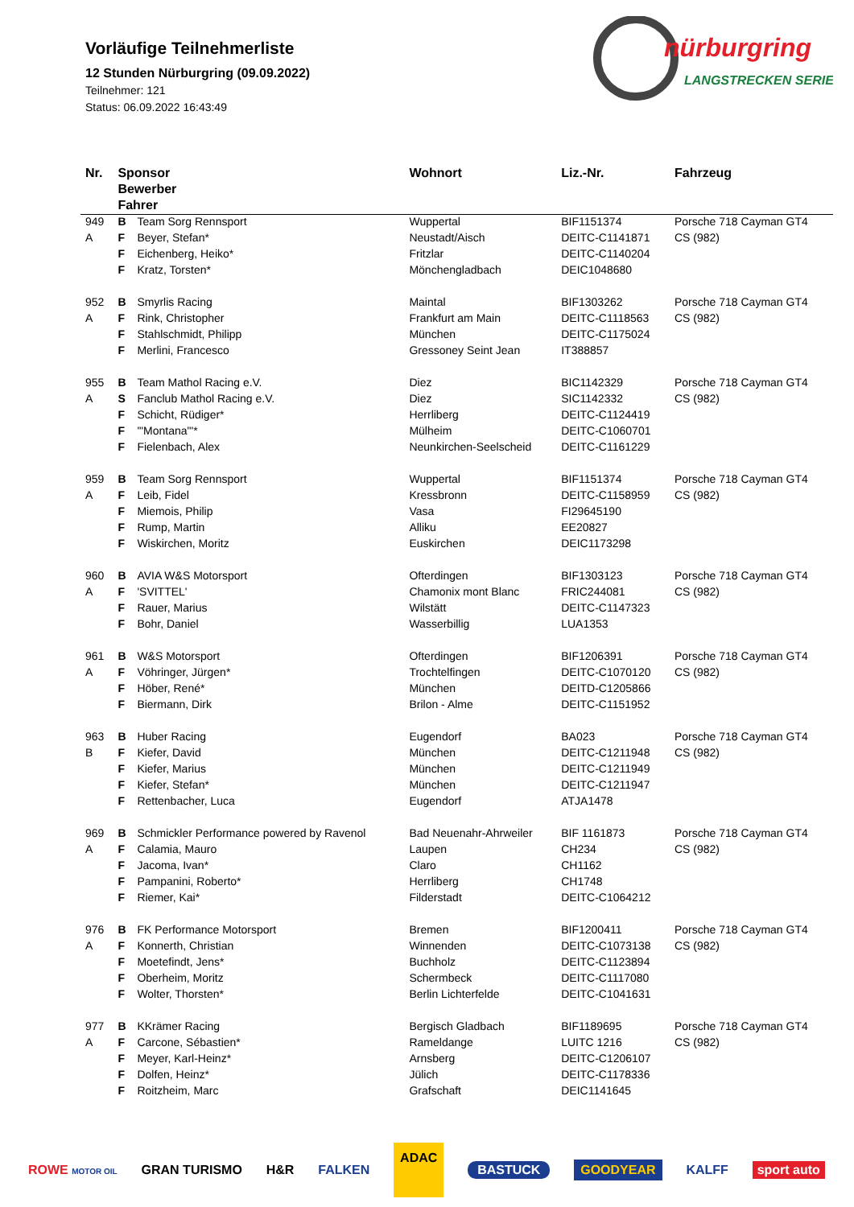Vorläufige Teilnehmerliste
12 Stunden Nürburgring (09.09.2022)
Teilnehmer: 121
Status: 06.09.2022 16:43:49
nürburgring
LANGSTRECKEN SERIE
| Nr. | Sponsor Bewerber Fahrer | | Wohnort | Liz.-Nr. | Fahrzeug |
| --- | --- | --- | --- | --- | --- |
| 949 | B | Team Sorg Rennsport | Wuppertal | BIF1151374 | Porsche 718 Cayman GT4 |
| A | F | Beyer, Stefan* | Neustadt/Aisch | DEITC-C1141871 | CS (982) |
| | F | Eichenberg, Heiko* | Fritzlar | DEITC-C1140204 | |
| | F | Kratz, Torsten* | Mönchengladbach | DEIC1048680 | |
| 952 | B | Smyrlis Racing | Maintal | BIF1303262 | Porsche 718 Cayman GT4 |
| A | F | Rink, Christopher | Frankfurt am Main | DEITC-C1118563 | CS (982) |
| | F | Stahlschmidt, Philipp | München | DEITC-C1175024 | |
| | F | Merlini, Francesco | Gressoney Seint Jean | IT388857 | |
| 955 | B | Team Mathol Racing e.V. | Diez | BIC1142329 | Porsche 718 Cayman GT4 |
| A | S | Fanclub Mathol Racing e.V. | Diez | SIC1142332 | CS (982) |
| | F | Schicht, Rüdiger* | Herrliberg | DEITC-C1124419 | |
| | F | '"Montana"'* | Mülheim | DEITC-C1060701 | |
| | F | Fielenbach, Alex | Neunkirchen-Seelscheid | DEITC-C1161229 | |
| 959 | B | Team Sorg Rennsport | Wuppertal | BIF1151374 | Porsche 718 Cayman GT4 |
| A | F | Leib, Fidel | Kressbronn | DEITC-C1158959 | CS (982) |
| | F | Miemois, Philip | Vasa | FI29645190 | |
| | F | Rump, Martin | Alliku | EE20827 | |
| | F | Wiskirchen, Moritz | Euskirchen | DEIC1173298 | |
| 960 | B | AVIA W&S Motorsport | Ofterdingen | BIF1303123 | Porsche 718 Cayman GT4 |
| A | F | 'SVITTEL' | Chamonix mont Blanc | FRIC244081 | CS (982) |
| | F | Rauer, Marius | Wilstätt | DEITC-C1147323 | |
| | F | Bohr, Daniel | Wasserbillig | LUA1353 | |
| 961 | B | W&S Motorsport | Ofterdingen | BIF1206391 | Porsche 718 Cayman GT4 |
| A | F | Vöhringer, Jürgen* | Trochtelfingen | DEITC-C1070120 | CS (982) |
| | F | Höber, René* | München | DEITD-C1205866 | |
| | F | Biermann, Dirk | Brilon - Alme | DEITC-C1151952 | |
| 963 | B | Huber Racing | Eugendorf | BA023 | Porsche 718 Cayman GT4 |
| B | F | Kiefer, David | München | DEITC-C1211948 | CS (982) |
| | F | Kiefer, Marius | München | DEITC-C1211949 | |
| | F | Kiefer, Stefan* | München | DEITC-C1211947 | |
| | F | Rettenbacher, Luca | Eugendorf | ATJA1478 | |
| 969 | B | Schmickler Performance powered by Ravenol | Bad Neuenahr-Ahrweiler | BIF 1161873 | Porsche 718 Cayman GT4 |
| A | F | Calamia, Mauro | Laupen | CH234 | CS (982) |
| | F | Jacoma, Ivan* | Claro | CH1162 | |
| | F | Pampanini, Roberto* | Herrliberg | CH1748 | |
| | F | Riemer, Kai* | Filderstadt | DEITC-C1064212 | |
| 976 | B | FK Performance Motorsport | Bremen | BIF1200411 | Porsche 718 Cayman GT4 |
| A | F | Konnerth, Christian | Winnenden | DEITC-C1073138 | CS (982) |
| | F | Moetefindt, Jens* | Buchholz | DEITC-C1123894 | |
| | F | Oberheim, Moritz | Schermbeck | DEITC-C1117080 | |
| | F | Wolter, Thorsten* | Berlin Lichterfelde | DEITC-C1041631 | |
| 977 | B | KKrämer Racing | Bergisch Gladbach | BIF1189695 | Porsche 718 Cayman GT4 |
| A | F | Carcone, Sébastien* | Rameldange | LUITC 1216 | CS (982) |
| | F | Meyer, Karl-Heinz* | Arnsberg | DEITC-C1206107 | |
| | F | Dolfen, Heinz* | Jülich | DEITC-C1178336 | |
| | F | Roitzheim, Marc | Grafschaft | DEIC1141645 | |
ROWE MOTOR OIL GRAN TURISMO H&R FALKEN ADAC BASTUCK GOODYEAR KALFF sport auto